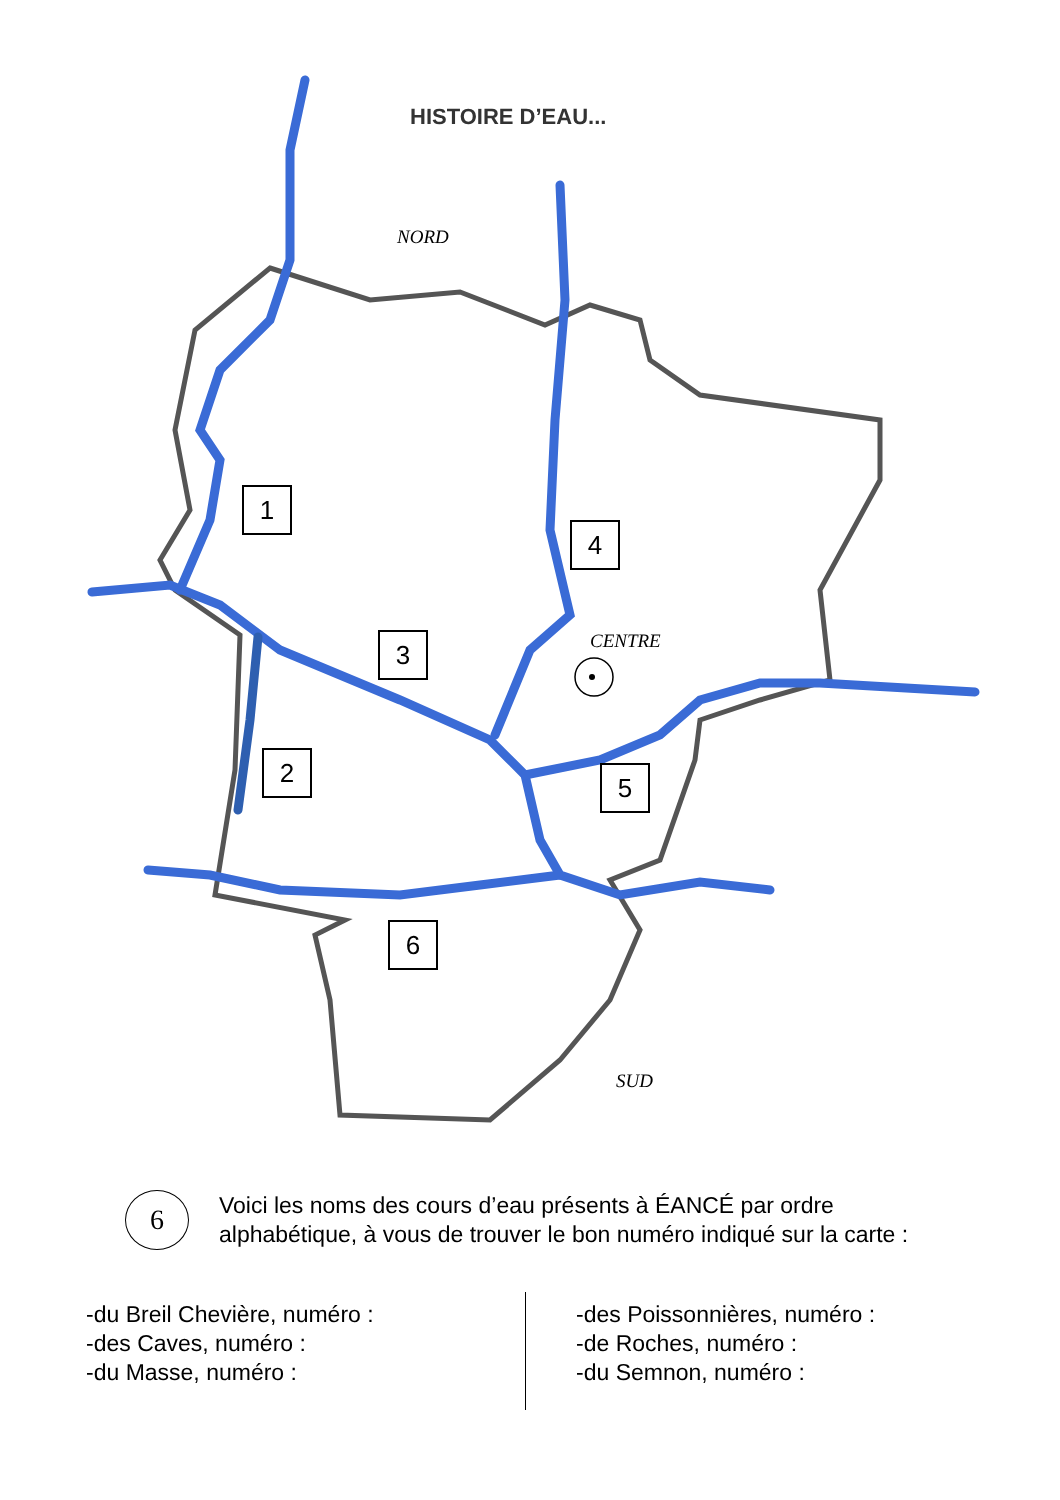HISTOIRE D’EAU...
NORD
1
4
CENTRE
3
2 5
6
SUD
6
Voici les noms des cours d’eau présents à ÉANCÉ par ordre
alphabétique, à vous de trouver le bon numéro indiqué sur la carte :
-du Breil Chevière, numéro :
-des Caves, numéro :
-du Masse, numéro :
-des Poissonnières, numéro :
-de Roches, numéro :
-du Semnon, numéro :